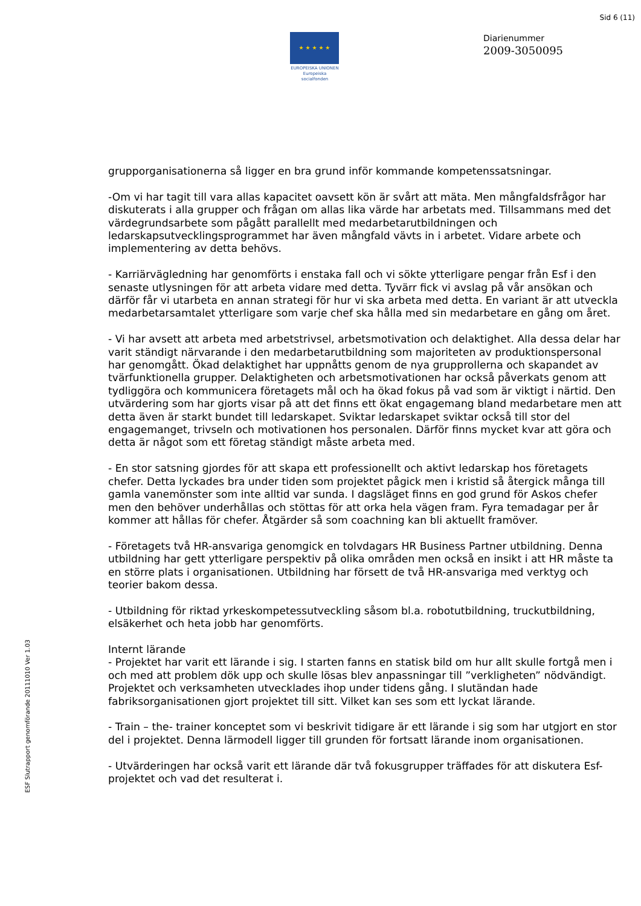Sid 6 (11)
★ ★ ★ ★ ★
EUROPEISKA UNIONEN
Europeiska socialfonden
Diarienummer
2009-3050095
grupporganisationerna så ligger en bra grund inför kommande kompetenssatsningar.
-Om vi har tagit till vara allas kapacitet oavsett kön är svårt att mäta. Men mångfaldsfrågor har diskuterats i alla grupper och frågan om allas lika värde har arbetats med. Tillsammans med det värdegrundsarbete som pågått parallellt med medarbetarutbildningen och ledarskapsutvecklingsprogrammet har även mångfald vävts in i arbetet. Vidare arbete och implementering av detta behövs.
- Karriärvägledning har genomförts i enstaka fall och vi sökte ytterligare pengar från Esf i den senaste utlysningen för att arbeta vidare med detta. Tyvärr fick vi avslag på vår ansökan och därför får vi utarbeta en annan strategi för hur vi ska arbeta med detta. En variant är att utveckla medarbetarsamtalet ytterligare som varje chef ska hålla med sin medarbetare en gång om året.
- Vi har avsett att arbeta med arbetstrivsel, arbetsmotivation och delaktighet. Alla dessa delar har varit ständigt närvarande i den medarbetarutbildning som majoriteten av produktionspersonal har genomgått. Ökad delaktighet har uppnåtts genom de nya grupprollerna och skapandet av tvärfunktionella grupper. Delaktigheten och arbetsmotivationen har också påverkats genom att tydliggöra och kommunicera företagets mål och ha ökad fokus på vad som är viktigt i närtid. Den utvärdering som har gjorts visar på att det finns ett ökat engagemang bland medarbetare men att detta även är starkt bundet till ledarskapet. Sviktar ledarskapet sviktar också till stor del engagemanget, trivseln och motivationen hos personalen. Därför finns mycket kvar att göra och detta är något som ett företag ständigt måste arbeta med.
- En stor satsning gjordes för att skapa ett professionellt och aktivt ledarskap hos företagets chefer. Detta lyckades bra under tiden som projektet pågick men i kristid så återgick många till gamla vanemönster som inte alltid var sunda. I dagsläget finns en god grund för Askos chefer men den behöver underhållas och stöttas för att orka hela vägen fram. Fyra temadagar per år kommer att hållas för chefer. Åtgärder så som coachning kan bli aktuellt framöver.
- Företagets två HR-ansvariga genomgick en tolvdagars HR Business Partner utbildning. Denna utbildning har gett ytterligare perspektiv på olika områden men också en insikt i att HR måste ta en större plats i organisationen. Utbildning har försett de två HR-ansvariga med verktyg och teorier bakom dessa.
- Utbildning för riktad yrkeskompetessutveckling såsom bl.a. robotutbildning, truckutbildning, elsäkerhet och heta jobb har genomförts.
Internt lärande
- Projektet har varit ett lärande i sig. I starten fanns en statisk bild om hur allt skulle fortgå men i och med att problem dök upp och skulle lösas blev anpassningar till ”verkligheten” nödvändigt. Projektet och verksamheten utvecklades ihop under tidens gång. I slutändan hade fabriksorganisationen gjort projektet till sitt. Vilket kan ses som ett lyckat lärande.
- Train – the- trainer konceptet som vi beskrivit tidigare är ett lärande i sig som har utgjort en stor del i projektet. Denna lärmodell ligger till grunden för fortsatt lärande inom organisationen.
- Utvärderingen har också varit ett lärande där två fokusgrupper träffades för att diskutera Esf-projektet och vad det resulterat i.
ESF Slutrapport genomförande 20111010 Ver 1.03